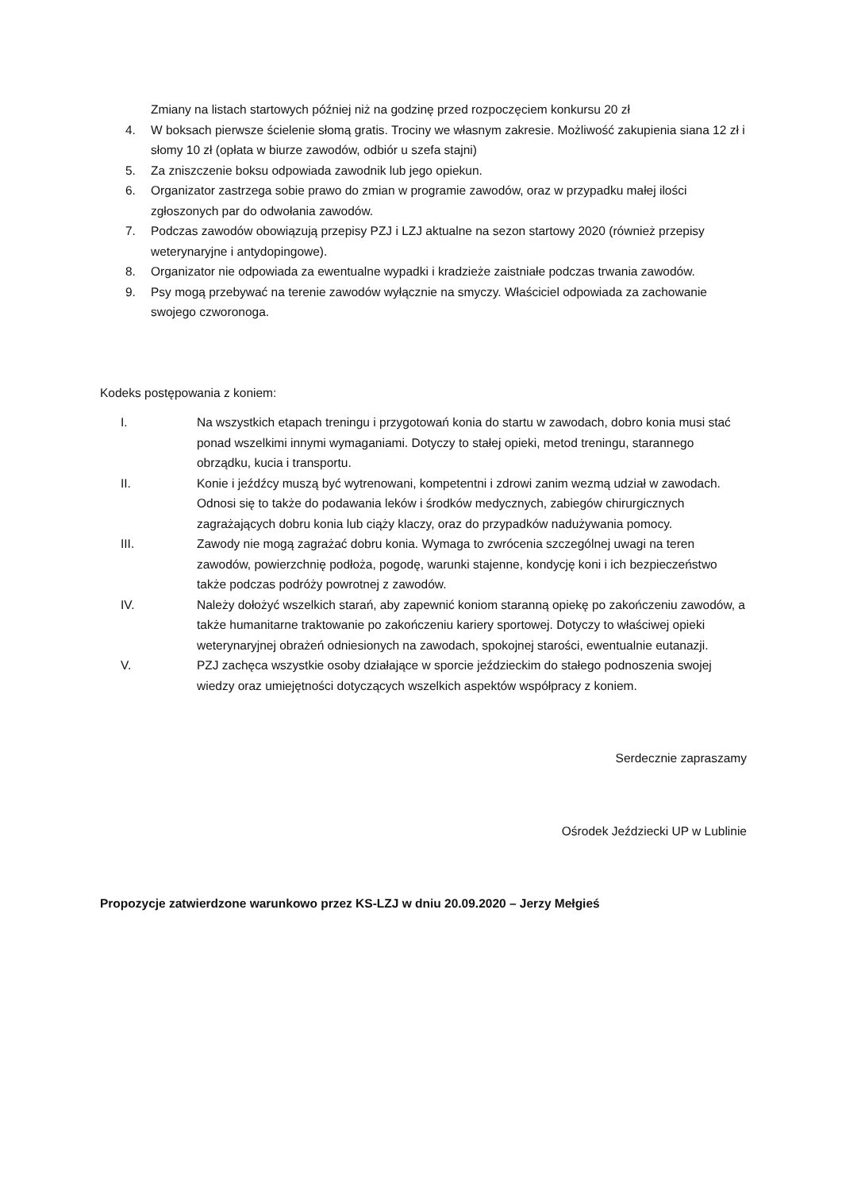Zmiany na listach startowych później niż na godzinę przed rozpoczęciem konkursu 20 zł
4. W boksach pierwsze ścielenie słomą gratis. Trociny we własnym zakresie. Możliwość zakupienia siana 12 zł i słomy 10 zł (opłata w biurze zawodów, odbiór u szefa stajni)
5. Za zniszczenie boksu odpowiada zawodnik lub jego opiekun.
6. Organizator zastrzega sobie prawo do zmian w programie zawodów, oraz w przypadku małej ilości zgłoszonych par do odwołania zawodów.
7. Podczas zawodów obowiązują przepisy PZJ i LZJ aktualne na sezon startowy 2020 (również przepisy weterynaryjne i antydopingowe).
8. Organizator nie odpowiada za ewentualne wypadki i kradzieże zaistniałe podczas trwania zawodów.
9. Psy mogą przebywać na terenie zawodów wyłącznie na smyczy. Właściciel odpowiada za zachowanie swojego czworonoga.
Kodeks postępowania z koniem:
I. Na wszystkich etapach treningu i przygotowań konia do startu w zawodach, dobro konia musi stać ponad wszelkimi innymi wymaganiami. Dotyczy to stałej opieki, metod treningu, starannego obrządku, kucia i transportu.
II. Konie i jeźdźcy muszą być wytrenowani, kompetentni i zdrowi zanim wezmą udział w zawodach. Odnosi się to także do podawania leków i środków medycznych, zabiegów chirurgicznych zagrażających dobru konia lub ciąży klaczy, oraz do przypadków nadużywania pomocy.
III. Zawody nie mogą zagrażać dobru konia. Wymaga to zwrócenia szczególnej uwagi na teren zawodów, powierzchnię podłoża, pogodę, warunki stajenne, kondycję koni i ich bezpieczeństwo także podczas podróży powrotnej z zawodów.
IV. Należy dołożyć wszelkich starań, aby zapewnić koniom staranną opiekę po zakończeniu zawodów, a także humanitarne traktowanie po zakończeniu kariery sportowej. Dotyczy to właściwej opieki weterynaryjnej obrażeń odniesionych na zawodach, spokojnej starości, ewentualnie eutanazji.
V. PZJ zachęca wszystkie osoby działające w sporcie jeździeckim do stałego podnoszenia swojej wiedzy oraz umiejętności dotyczących wszelkich aspektów współpracy z koniem.
Serdecznie zapraszamy
Ośrodek Jeździecki UP w Lublinie
Propozycje zatwierdzone warunkowo przez KS-LZJ w dniu 20.09.2020 – Jerzy Mełgieś